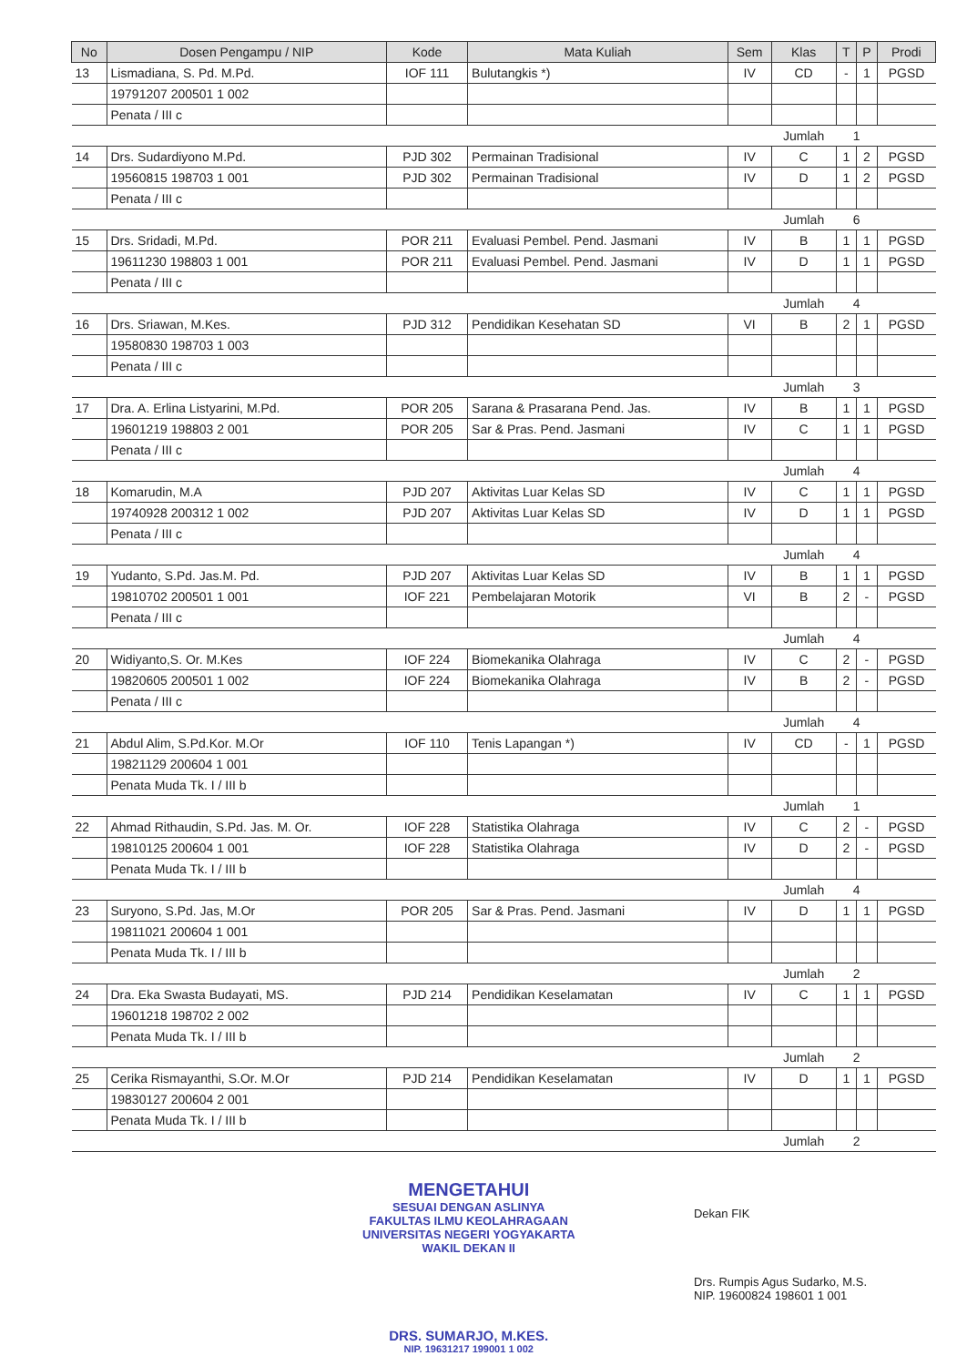| No | Dosen Pengampu / NIP | Kode | Mata Kuliah | Sem | Klas | T | P | Prodi |
| --- | --- | --- | --- | --- | --- | --- | --- | --- |
| 13 | Lismadiana, S. Pd. M.Pd. | IOF 111 | Bulutangkis *) | IV | CD | - | 1 | PGSD |
| | 19791207 200501 1 002 | | | | | | | |
| | Penata / III c | | | | | | | |
| | | | | | Jumlah | 1 | | |
| 14 | Drs. Sudardiyono M.Pd. | PJD 302 | Permainan Tradisional | IV | C | 1 | 2 | PGSD |
| | 19560815 198703 1 001 | PJD 302 | Permainan Tradisional | IV | D | 1 | 2 | PGSD |
| | Penata / III c | | | | | | | |
| | | | | | Jumlah | 6 | | |
| 15 | Drs. Sridadi, M.Pd. | POR 211 | Evaluasi Pembel. Pend. Jasmani | IV | B | 1 | 1 | PGSD |
| | 19611230 198803 1 001 | POR 211 | Evaluasi Pembel. Pend. Jasmani | IV | D | 1 | 1 | PGSD |
| | Penata / III c | | | | | | | |
| | | | | | Jumlah | 4 | | |
| 16 | Drs. Sriawan, M.Kes. | PJD 312 | Pendidikan Kesehatan SD | VI | B | 2 | 1 | PGSD |
| | 19580830 198703 1 003 | | | | | | | |
| | Penata / III c | | | | | | | |
| | | | | | Jumlah | 3 | | |
| 17 | Dra. A. Erlina Listyarini, M.Pd. | POR 205 | Sarana & Prasarana Pend. Jas. | IV | B | 1 | 1 | PGSD |
| | 19601219 198803 2 001 | POR 205 | Sar & Pras. Pend. Jasmani | IV | C | 1 | 1 | PGSD |
| | Penata / III c | | | | | | | |
| | | | | | Jumlah | 4 | | |
| 18 | Komarudin, M.A | PJD 207 | Aktivitas Luar Kelas SD | IV | C | 1 | 1 | PGSD |
| | 19740928 200312 1 002 | PJD 207 | Aktivitas Luar Kelas SD | IV | D | 1 | 1 | PGSD |
| | Penata / III c | | | | | | | |
| | | | | | Jumlah | 4 | | |
| 19 | Yudanto, S.Pd. Jas.M. Pd. | PJD 207 | Aktivitas Luar Kelas SD | IV | B | 1 | 1 | PGSD |
| | 19810702 200501 1 001 | IOF 221 | Pembelajaran Motorik | VI | B | 2 | - | PGSD |
| | Penata / III c | | | | | | | |
| | | | | | Jumlah | 4 | | |
| 20 | Widiyanto,S. Or. M.Kes | IOF 224 | Biomekanika Olahraga | IV | C | 2 | - | PGSD |
| | 19820605 200501 1 002 | IOF 224 | Biomekanika Olahraga | IV | B | 2 | - | PGSD |
| | Penata / III c | | | | | | | |
| | | | | | Jumlah | 4 | | |
| 21 | Abdul Alim, S.Pd.Kor. M.Or | IOF 110 | Tenis Lapangan *) | IV | CD | - | 1 | PGSD |
| | 19821129 200604 1 001 | | | | | | | |
| | Penata Muda Tk. I / III b | | | | | | | |
| | | | | | Jumlah | 1 | | |
| 22 | Ahmad Rithaudin, S.Pd. Jas. M. Or. | IOF 228 | Statistika Olahraga | IV | C | 2 | - | PGSD |
| | 19810125 200604 1 001 | IOF 228 | Statistika Olahraga | IV | D | 2 | - | PGSD |
| | Penata Muda Tk. I / III b | | | | | | | |
| | | | | | Jumlah | 4 | | |
| 23 | Suryono, S.Pd. Jas, M.Or | POR 205 | Sar & Pras. Pend. Jasmani | IV | D | 1 | 1 | PGSD |
| | 19811021 200604 1 001 | | | | | | | |
| | Penata Muda Tk. I / III b | | | | | | | |
| | | | | | Jumlah | 2 | | |
| 24 | Dra. Eka Swasta Budayati, MS. | PJD 214 | Pendidikan Keselamatan | IV | C | 1 | 1 | PGSD |
| | 19601218 198702 2 002 | | | | | | | |
| | Penata Muda Tk. I / III b | | | | | | | |
| | | | | | Jumlah | 2 | | |
| 25 | Cerika Rismayanthi, S.Or. M.Or | PJD 214 | Pendidikan Keselamatan | IV | D | 1 | 1 | PGSD |
| | 19830127 200604 2 001 | | | | | | | |
| | Penata Muda Tk. I / III b | | | | | | | |
| | | | | | Jumlah | 2 | | |
MENGETAHUI
SESUAI DENGAN ASLINYA
FAKULTAS ILMU KEOLAHRAGAAN
UNIVERSITAS NEGERI YOGYAKARTA
WAKIL DEKAN II
DRS. SUMARJO, M.KES.
NIP. 19631217 199001 1 002
Dekan FIK
Drs. Rumpis Agus Sudarko, M.S.
NIP. 19600824 198601 1 001